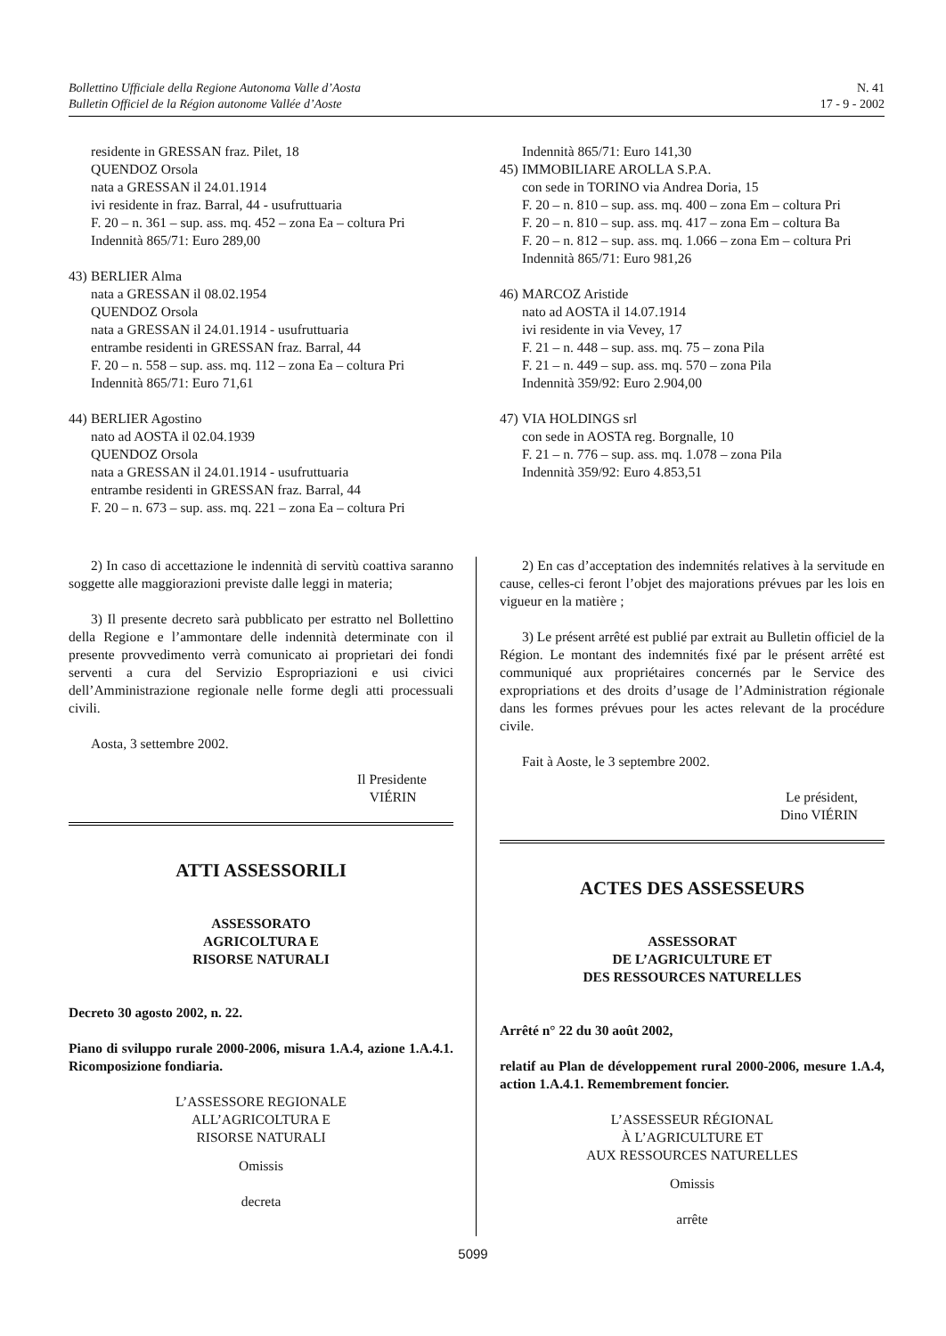Bollettino Ufficiale della Regione Autonoma Valle d’Aosta
Bulletin Officiel de la Région autonome Vallée d’Aoste
N. 41
17 - 9 - 2002
residente in GRESSAN fraz. Pilet, 18
QUENDOZ Orsola
nata a GRESSAN il 24.01.1914
ivi residente in fraz. Barral, 44 - usufruttuaria
F. 20 – n. 361 – sup. ass. mq. 452 – zona Ea – coltura Pri
Indennità 865/71: Euro 289,00
43) BERLIER Alma
nata a GRESSAN il 08.02.1954
QUENDOZ Orsola
nata a GRESSAN il 24.01.1914 - usufruttuaria
entrambe residenti in GRESSAN fraz. Barral, 44
F. 20 – n. 558 – sup. ass. mq. 112 – zona Ea – coltura Pri
Indennità 865/71: Euro 71,61
44) BERLIER Agostino
nato ad AOSTA il 02.04.1939
QUENDOZ Orsola
nata a GRESSAN il 24.01.1914 - usufruttuaria
entrambe residenti in GRESSAN fraz. Barral, 44
F. 20 – n. 673 – sup. ass. mq. 221 – zona Ea – coltura Pri
Indennità 865/71: Euro 141,30
45) IMMOBILIARE AROLLA S.P.A.
con sede in TORINO via Andrea Doria, 15
F. 20 – n. 810 – sup. ass. mq. 400 – zona Em – coltura Pri
F. 20 – n. 810 – sup. ass. mq. 417 – zona Em – coltura Ba
F. 20 – n. 812 – sup. ass. mq. 1.066 – zona Em – coltura Pri
Indennità 865/71: Euro 981,26
46) MARCOZ Aristide
nato ad AOSTA il 14.07.1914
ivi residente in via Vevey, 17
F. 21 – n. 448 – sup. ass. mq. 75 – zona Pila
F. 21 – n. 449 – sup. ass. mq. 570 – zona Pila
Indennità 359/92: Euro 2.904,00
47) VIA HOLDINGS srl
con sede in AOSTA reg. Borgnalle, 10
F. 21 – n. 776 – sup. ass. mq. 1.078 – zona Pila
Indennità 359/92: Euro 4.853,51
2) In caso di accettazione le indennità di servitù coattiva saranno soggette alle maggiorazioni previste dalle leggi in materia;
3) Il presente decreto sarà pubblicato per estratto nel Bollettino della Regione e l’ammontare delle indennità determinate con il presente provvedimento verrà comunicato ai proprietari dei fondi serventi a cura del Servizio Espropriazioni e usi civici dell’Amministrazione regionale nelle forme degli atti processuali civili.
Aosta, 3 settembre 2002.
Il Presidente
VIÉRIN
ATTI ASSESSORILI
ASSESSORATO
AGRICOLTURA E
RISORSE NATURALI
Decreto 30 agosto 2002, n. 22.
Piano di sviluppo rurale 2000-2006, misura 1.A.4, azione 1.A.4.1. Ricomposizione fondiaria.
L’ASSESSORE REGIONALE
ALL’AGRICOLTURA E
RISORSE NATURALI
Omissis
decreta
2) En cas d’acceptation des indemnités relatives à la servitude en cause, celles-ci feront l’objet des majorations prévues par les lois en vigueur en la matière ;
3) Le présent arrêté est publié par extrait au Bulletin officiel de la Région. Le montant des indemnités fixé par le présent arrêté est communiqué aux propriétaires concernés par le Service des expropriations et des droits d’usage de l’Administration régionale dans les formes prévues pour les actes relevant de la procédure civile.
Fait à Aoste, le 3 septembre 2002.
Le président,
Dino VIÉRIN
ACTES DES ASSESSEURS
ASSESSORAT
DE L’AGRICULTURE ET
DES RESSOURCES NATURELLES
Arrêté n° 22 du 30 août 2002,
relatif au Plan de développement rural 2000-2006, mesure 1.A.4, action 1.A.4.1. Remembrement foncier.
L’ASSESSEUR RÉGIONAL
À L’AGRICULTURE ET
AUX RESSOURCES NATURELLES
Omissis
arrête
5099